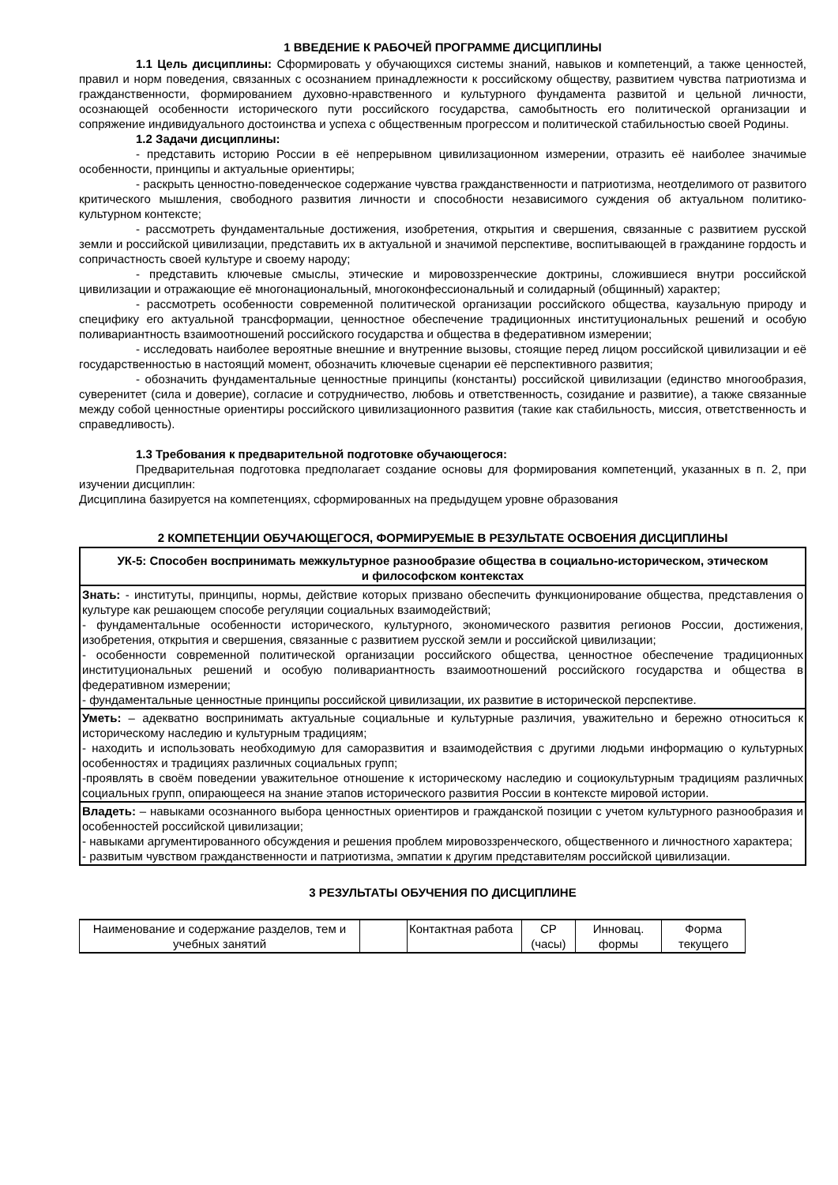1 ВВЕДЕНИЕ К РАБОЧЕЙ ПРОГРАММЕ ДИСЦИПЛИНЫ
1.1 Цель дисциплины: Сформировать у обучающихся системы знаний, навыков и компетенций, а также ценностей, правил и норм поведения, связанных с осознанием принадлежности к российскому обществу, развитием чувства патриотизма и гражданственности, формированием духовно-нравственного и культурного фундамента развитой и цельной личности, осознающей особенности исторического пути российского государства, самобытность его политической организации и сопряжение индивидуального достоинства и успеха с общественным прогрессом и политической стабильностью своей Родины.
1.2 Задачи дисциплины:
- представить историю России в её непрерывном цивилизационном измерении, отразить её наиболее значимые особенности, принципы и актуальные ориентиры;
- раскрыть ценностно-поведенческое содержание чувства гражданственности и патриотизма, неотделимого от развитого критического мышления, свободного развития личности и способности независимого суждения об актуальном политико- культурном контексте;
- рассмотреть фундаментальные достижения, изобретения, открытия и свершения, связанные с развитием русской земли и российской цивилизации, представить их в актуальной и значимой перспективе, воспитывающей в гражданине гордость и сопричастность своей культуре и своему народу;
- представить ключевые смыслы, этические и мировоззренческие доктрины, сложившиеся внутри российской цивилизации и отражающие её многонациональный, многоконфессиональный и солидарный (общинный) характер;
- рассмотреть особенности современной политической организации российского общества, каузальную природу и специфику его актуальной трансформации, ценностное обеспечение традиционных институциональных решений и особую поливариантность взаимоотношений российского государства и общества в федеративном измерении;
- исследовать наиболее вероятные внешние и внутренние вызовы, стоящие перед лицом российской цивилизации и её государственностью в настоящий момент, обозначить ключевые сценарии её перспективного развития;
- обозначить фундаментальные ценностные принципы (константы) российской цивилизации (единство многообразия, суверенитет (сила и доверие), согласие и сотрудничество, любовь и ответственность, созидание и развитие), а также связанные между собой ценностные ориентиры российского цивилизационного развития (такие как стабильность, миссия, ответственность и справедливость).
1.3 Требования к предварительной подготовке обучающегося:
Предварительная подготовка предполагает создание основы для формирования компетенций, указанных в п. 2, при изучении дисциплин:
Дисциплина базируется на компетенциях, сформированных на предыдущем уровне образования
2 КОМПЕТЕНЦИИ ОБУЧАЮЩЕГОСЯ, ФОРМИРУЕМЫЕ В РЕЗУЛЬТАТЕ ОСВОЕНИЯ ДИСЦИПЛИНЫ
| УК-5: Способен воспринимать межкультурное разнообразие общества в социально-историческом, этическом и философском контекстах |
| --- |
| Знать: - институты, принципы, нормы, действие которых призвано обеспечить функционирование общества, представления о культуре как решающем способе регуляции социальных взаимодействий; - фундаментальные особенности исторического, культурного, экономического развития регионов России, достижения, изобретения, открытия и свершения, связанные с развитием русской земли и российской цивилизации; - особенности современной политической организации российского общества, ценностное обеспечение традиционных институциональных решений и особую поливариантность взаимоотношений российского государства и общества в федеративном измерении; - фундаментальные ценностные принципы российской цивилизации, их развитие в исторической перспективе. |
| Уметь: – адекватно воспринимать актуальные социальные и культурные различия, уважительно и бережно относиться к историческому наследию и культурным традициям; - находить и использовать необходимую для саморазвития и взаимодействия с другими людьми информацию о культурных особенностях и традициях различных социальных групп; -проявлять в своём поведении уважительное отношение к историческому наследию и социокультурным традициям различных социальных групп, опирающееся на знание этапов исторического развития России в контексте мировой истории. |
| Владеть: – навыками осознанного выбора ценностных ориентиров и гражданской позиции с учетом культурного разнообразия и особенностей российской цивилизации; - навыками аргументированного обсуждения и решения проблем мировоззренческого, общественного и личностного характера; - развитым чувством гражданственности и патриотизма, эмпатии к другим представителям российской цивилизации. |
3 РЕЗУЛЬТАТЫ ОБУЧЕНИЯ ПО ДИСЦИПЛИНЕ
| Наименование и содержание разделов, тем и учебных занятий | | Контактная работа | СР (часы) | Инновац. формы | Форма текущего |